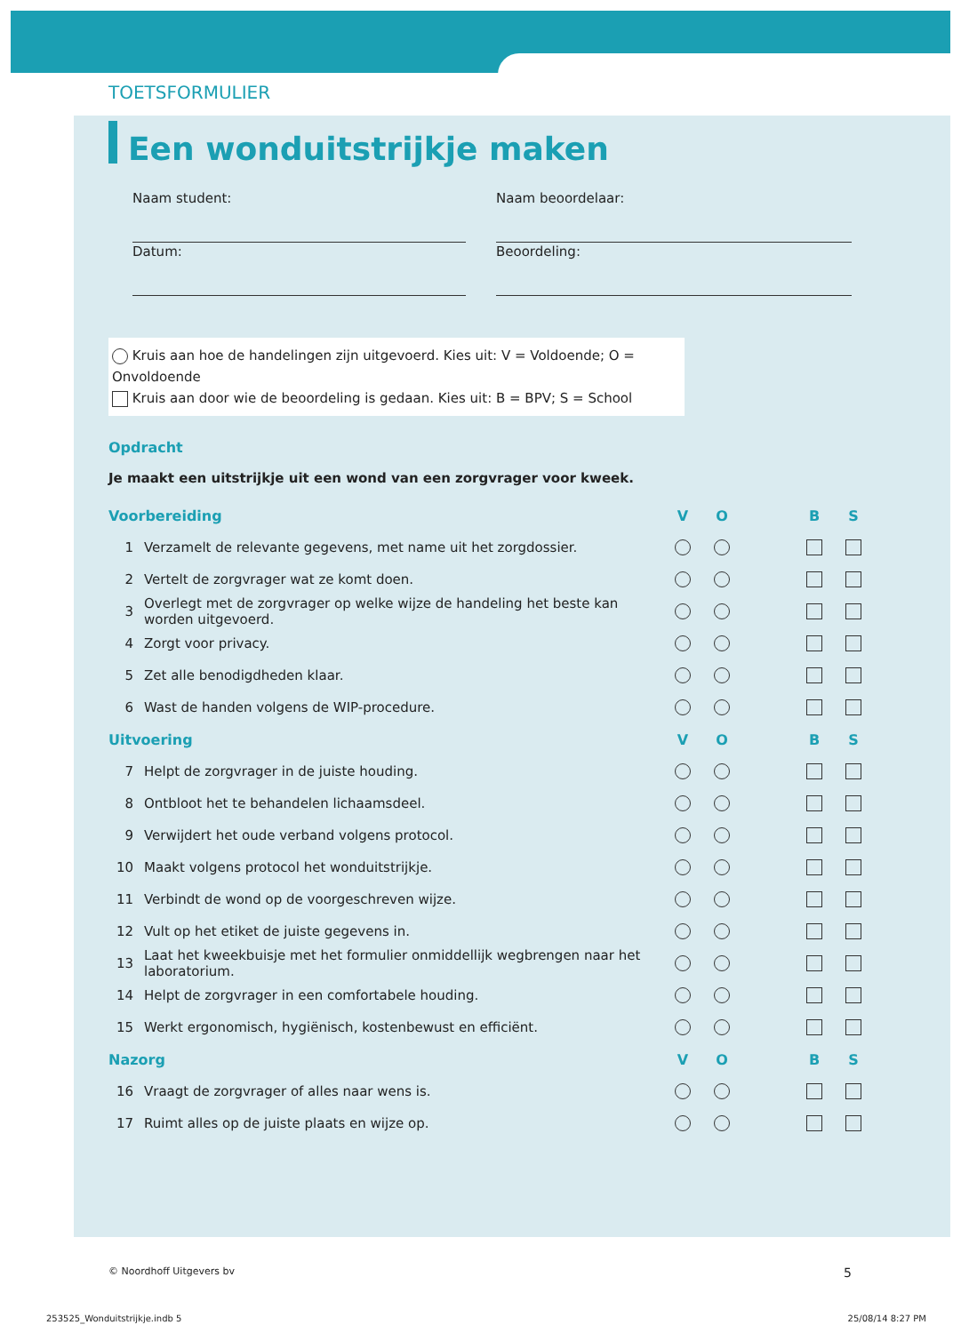TOETSFORMULIER
Een wonduitstrijkje maken
Naam student:
Naam beoordelaar:
Datum:
Beoordeling:
Kruis aan hoe de handelingen zijn uitgevoerd. Kies uit: V = Voldoende; O = Onvoldoende
Kruis aan door wie de beoordeling is gedaan. Kies uit: B = BPV; S = School
Opdracht
Je maakt een uitstrijkje uit een wond van een zorgvrager voor kweek.
| Voorbereiding | | V | O | | B | S |
| --- | --- | --- | --- | --- | --- | --- |
| 1 | Verzamelt de relevante gegevens, met name uit het zorgdossier. | | | | | |
| 2 | Vertelt de zorgvrager wat ze komt doen. | | | | | |
| 3 | Overlegt met de zorgvrager op welke wijze de handeling het beste kan worden uitgevoerd. | | | | | |
| 4 | Zorgt voor privacy. | | | | | |
| 5 | Zet alle benodigdheden klaar. | | | | | |
| 6 | Wast de handen volgens de WIP-procedure. | | | | | |
| Uitvoering | | V | O | | B | S |
| 7 | Helpt de zorgvrager in de juiste houding. | | | | | |
| 8 | Ontbloot het te behandelen lichaamsdeel. | | | | | |
| 9 | Verwijdert het oude verband volgens protocol. | | | | | |
| 10 | Maakt volgens protocol het wonduitstrijkje. | | | | | |
| 11 | Verbindt de wond op de voorgeschreven wijze. | | | | | |
| 12 | Vult op het etiket de juiste gegevens in. | | | | | |
| 13 | Laat het kweekbuisje met het formulier onmiddellijk wegbrengen naar het laboratorium. | | | | | |
| 14 | Helpt de zorgvrager in een comfortabele houding. | | | | | |
| 15 | Werkt ergonomisch, hygiënisch, kostenbewust en efficiënt. | | | | | |
| Nazorg | | V | O | | B | S |
| 16 | Vraagt de zorgvrager of alles naar wens is. | | | | | |
| 17 | Ruimt alles op de juiste plaats en wijze op. | | | | | |
© Noordhoff Uitgevers bv 5
253525_Wonduitstrijkje.indb 5 25/08/14 8:27 PM